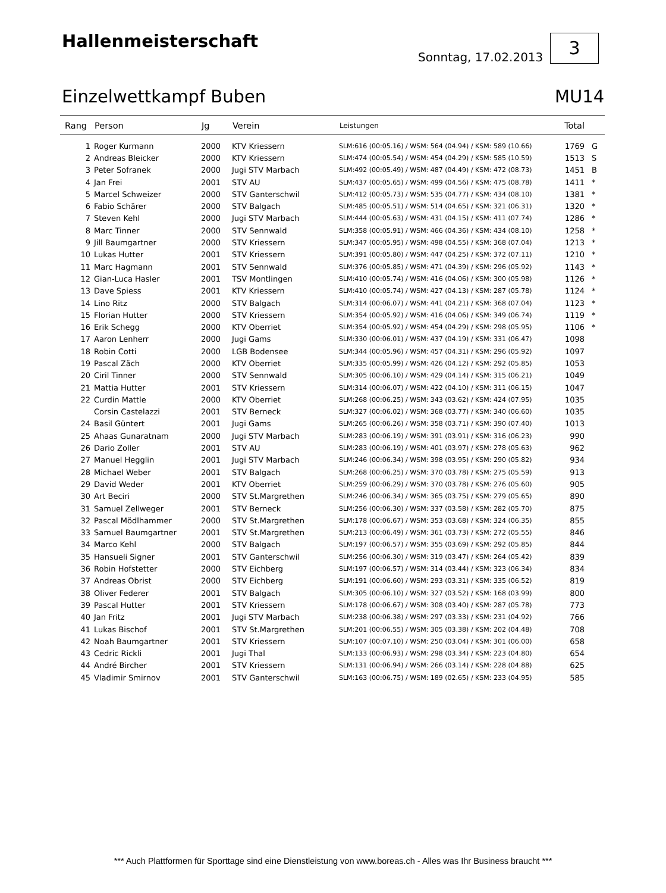Hallenmeisterschaft
Sonntag, 17.02.2013
3
Einzelwettkampf Buben MU14
| Rang | Person | Jg | Verein | Leistungen | Total | |
| --- | --- | --- | --- | --- | --- | --- |
| 1 | Roger Kurmann | 2000 | KTV Kriessern | SLM:616 (00:05.16) / WSM: 564 (04.94) / KSM: 589 (10.66) | 1769 | G |
| 2 | Andreas Bleicker | 2000 | KTV Kriessern | SLM:474 (00:05.54) / WSM: 454 (04.29) / KSM: 585 (10.59) | 1513 | S |
| 3 | Peter Sofranek | 2000 | Jugi STV Marbach | SLM:492 (00:05.49) / WSM: 487 (04.49) / KSM: 472 (08.73) | 1451 | B |
| 4 | Jan Frei | 2001 | STV AU | SLM:437 (00:05.65) / WSM: 499 (04.56) / KSM: 475 (08.78) | 1411 | * |
| 5 | Marcel Schweizer | 2000 | STV Ganterschwil | SLM:412 (00:05.73) / WSM: 535 (04.77) / KSM: 434 (08.10) | 1381 | * |
| 6 | Fabio Schärer | 2000 | STV Balgach | SLM:485 (00:05.51) / WSM: 514 (04.65) / KSM: 321 (06.31) | 1320 | * |
| 7 | Steven Kehl | 2000 | Jugi STV Marbach | SLM:444 (00:05.63) / WSM: 431 (04.15) / KSM: 411 (07.74) | 1286 | * |
| 8 | Marc Tinner | 2000 | STV Sennwald | SLM:358 (00:05.91) / WSM: 466 (04.36) / KSM: 434 (08.10) | 1258 | * |
| 9 | Jill Baumgartner | 2000 | STV Kriessern | SLM:347 (00:05.95) / WSM: 498 (04.55) / KSM: 368 (07.04) | 1213 | * |
| 10 | Lukas Hutter | 2001 | STV Kriessern | SLM:391 (00:05.80) / WSM: 447 (04.25) / KSM: 372 (07.11) | 1210 | * |
| 11 | Marc Hagmann | 2001 | STV Sennwald | SLM:376 (00:05.85) / WSM: 471 (04.39) / KSM: 296 (05.92) | 1143 | * |
| 12 | Gian-Luca Hasler | 2001 | TSV Montlingen | SLM:410 (00:05.74) / WSM: 416 (04.06) / KSM: 300 (05.98) | 1126 | * |
| 13 | Dave Spiess | 2001 | KTV Kriessern | SLM:410 (00:05.74) / WSM: 427 (04.13) / KSM: 287 (05.78) | 1124 | * |
| 14 | Lino Ritz | 2000 | STV Balgach | SLM:314 (00:06.07) / WSM: 441 (04.21) / KSM: 368 (07.04) | 1123 | * |
| 15 | Florian Hutter | 2000 | STV Kriessern | SLM:354 (00:05.92) / WSM: 416 (04.06) / KSM: 349 (06.74) | 1119 | * |
| 16 | Erik Schegg | 2000 | KTV Oberriet | SLM:354 (00:05.92) / WSM: 454 (04.29) / KSM: 298 (05.95) | 1106 | * |
| 17 | Aaron Lenherr | 2000 | Jugi Gams | SLM:330 (00:06.01) / WSM: 437 (04.19) / KSM: 331 (06.47) | 1098 | |
| 18 | Robin Cotti | 2000 | LGB Bodensee | SLM:344 (00:05.96) / WSM: 457 (04.31) / KSM: 296 (05.92) | 1097 | |
| 19 | Pascal Zäch | 2000 | KTV Oberriet | SLM:335 (00:05.99) / WSM: 426 (04.12) / KSM: 292 (05.85) | 1053 | |
| 20 | Ciril Tinner | 2000 | STV Sennwald | SLM:305 (00:06.10) / WSM: 429 (04.14) / KSM: 315 (06.21) | 1049 | |
| 21 | Mattia Hutter | 2001 | STV Kriessern | SLM:314 (00:06.07) / WSM: 422 (04.10) / KSM: 311 (06.15) | 1047 | |
| 22 | Curdin Mattle | 2000 | KTV Oberriet | SLM:268 (00:06.25) / WSM: 343 (03.62) / KSM: 424 (07.95) | 1035 | |
| | Corsin Castelazzi | 2001 | STV Berneck | SLM:327 (00:06.02) / WSM: 368 (03.77) / KSM: 340 (06.60) | 1035 | |
| 24 | Basil Güntert | 2001 | Jugi Gams | SLM:265 (00:06.26) / WSM: 358 (03.71) / KSM: 390 (07.40) | 1013 | |
| 25 | Ahaas Gunaratnam | 2000 | Jugi STV Marbach | SLM:283 (00:06.19) / WSM: 391 (03.91) / KSM: 316 (06.23) | 990 | |
| 26 | Dario Zoller | 2001 | STV AU | SLM:283 (00:06.19) / WSM: 401 (03.97) / KSM: 278 (05.63) | 962 | |
| 27 | Manuel Hegglin | 2001 | Jugi STV Marbach | SLM:246 (00:06.34) / WSM: 398 (03.95) / KSM: 290 (05.82) | 934 | |
| 28 | Michael Weber | 2001 | STV Balgach | SLM:268 (00:06.25) / WSM: 370 (03.78) / KSM: 275 (05.59) | 913 | |
| 29 | David Weder | 2001 | KTV Oberriet | SLM:259 (00:06.29) / WSM: 370 (03.78) / KSM: 276 (05.60) | 905 | |
| 30 | Art Beciri | 2000 | STV St.Margrethen | SLM:246 (00:06.34) / WSM: 365 (03.75) / KSM: 279 (05.65) | 890 | |
| 31 | Samuel Zellweger | 2001 | STV Berneck | SLM:256 (00:06.30) / WSM: 337 (03.58) / KSM: 282 (05.70) | 875 | |
| 32 | Pascal Mödlhammer | 2000 | STV St.Margrethen | SLM:178 (00:06.67) / WSM: 353 (03.68) / KSM: 324 (06.35) | 855 | |
| 33 | Samuel Baumgartner | 2001 | STV St.Margrethen | SLM:213 (00:06.49) / WSM: 361 (03.73) / KSM: 272 (05.55) | 846 | |
| 34 | Marco Kehl | 2000 | STV Balgach | SLM:197 (00:06.57) / WSM: 355 (03.69) / KSM: 292 (05.85) | 844 | |
| 35 | Hansueli Signer | 2001 | STV Ganterschwil | SLM:256 (00:06.30) / WSM: 319 (03.47) / KSM: 264 (05.42) | 839 | |
| 36 | Robin Hofstetter | 2000 | STV Eichberg | SLM:197 (00:06.57) / WSM: 314 (03.44) / KSM: 323 (06.34) | 834 | |
| 37 | Andreas Obrist | 2000 | STV Eichberg | SLM:191 (00:06.60) / WSM: 293 (03.31) / KSM: 335 (06.52) | 819 | |
| 38 | Oliver Federer | 2001 | STV Balgach | SLM:305 (00:06.10) / WSM: 327 (03.52) / KSM: 168 (03.99) | 800 | |
| 39 | Pascal Hutter | 2001 | STV Kriessern | SLM:178 (00:06.67) / WSM: 308 (03.40) / KSM: 287 (05.78) | 773 | |
| 40 | Jan Fritz | 2001 | Jugi STV Marbach | SLM:238 (00:06.38) / WSM: 297 (03.33) / KSM: 231 (04.92) | 766 | |
| 41 | Lukas Bischof | 2001 | STV St.Margrethen | SLM:201 (00:06.55) / WSM: 305 (03.38) / KSM: 202 (04.48) | 708 | |
| 42 | Noah Baumgartner | 2001 | STV Kriessern | SLM:107 (00:07.10) / WSM: 250 (03.04) / KSM: 301 (06.00) | 658 | |
| 43 | Cedric Rickli | 2001 | Jugi Thal | SLM:133 (00:06.93) / WSM: 298 (03.34) / KSM: 223 (04.80) | 654 | |
| 44 | André Bircher | 2001 | STV Kriessern | SLM:131 (00:06.94) / WSM: 266 (03.14) / KSM: 228 (04.88) | 625 | |
| 45 | Vladimir Smirnov | 2001 | STV Ganterschwil | SLM:163 (00:06.75) / WSM: 189 (02.65) / KSM: 233 (04.95) | 585 | |
*** Auch Plattformen für Sporttage sind eine Dienstleistung von www.boreas.ch - Alles was Ihr Business braucht ***